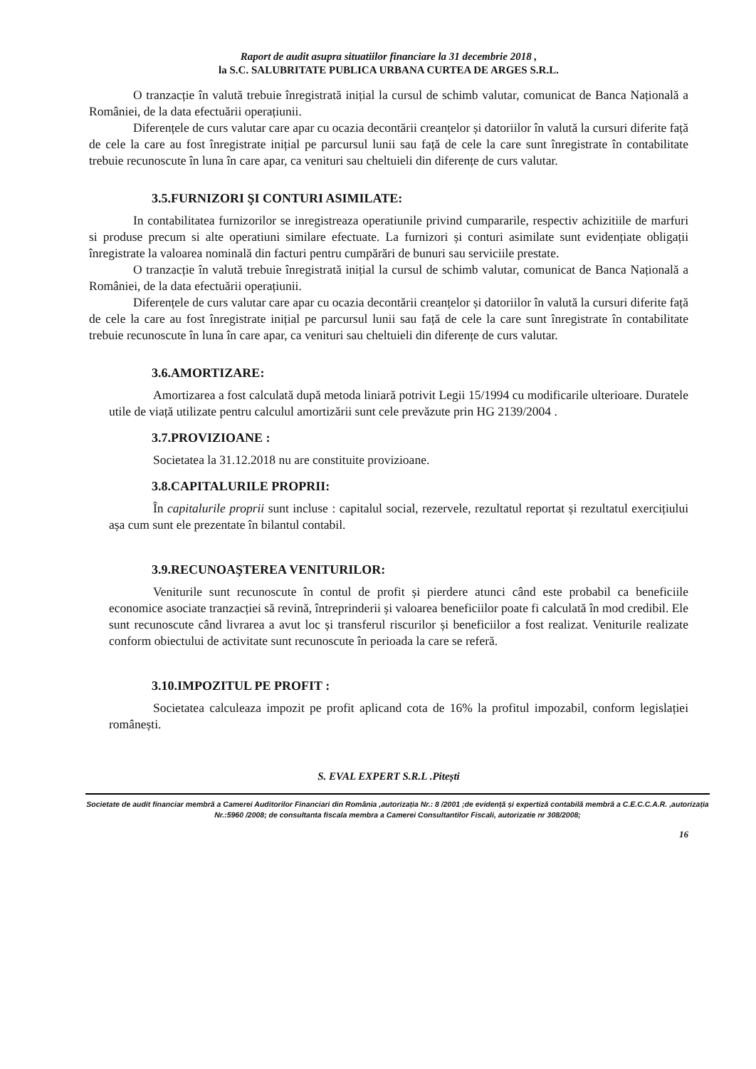Raport de audit asupra situatiilor financiare la 31 decembrie 2018 ,
la S.C. SALUBRITATE PUBLICA URBANA CURTEA DE ARGES S.R.L.
O tranzacție în valută trebuie înregistrată inițial la cursul de schimb valutar, comunicat de Banca Națională a României, de la data efectuării operațiunii.
Diferențele de curs valutar care apar cu ocazia decontării creanțelor și datoriilor în valută la cursuri diferite față de cele la care au fost înregistrate inițial pe parcursul lunii sau față de cele la care sunt înregistrate în contabilitate trebuie recunoscute în luna în care apar, ca venituri sau cheltuieli din diferențe de curs valutar.
3.5.FURNIZORI ŞI CONTURI ASIMILATE:
In contabilitatea furnizorilor se inregistreaza operatiunile privind cumpararile, respectiv achizitiile de marfuri si produse precum si alte operatiuni similare efectuate. La furnizori și conturi asimilate sunt evidențiate obligații înregistrate la valoarea nominală din facturi pentru cumpărări de bunuri sau serviciile prestate.
O tranzacție în valută trebuie înregistrată inițial la cursul de schimb valutar, comunicat de Banca Națională a României, de la data efectuării operațiunii.
Diferențele de curs valutar care apar cu ocazia decontării creanțelor și datoriilor în valută la cursuri diferite față de cele la care au fost înregistrate inițial pe parcursul lunii sau față de cele la care sunt înregistrate în contabilitate trebuie recunoscute în luna în care apar, ca venituri sau cheltuieli din diferențe de curs valutar.
3.6.AMORTIZARE:
Amortizarea a fost calculată după metoda liniară potrivit Legii 15/1994 cu modificarile ulterioare. Duratele utile de viață utilizate pentru calculul amortizării sunt cele prevăzute prin HG 2139/2004 .
3.7.PROVIZIOANE :
Societatea la 31.12.2018 nu are constituite provizioane.
3.8.CAPITALURILE PROPRII:
În capitalurile proprii sunt incluse : capitalul social, rezervele, rezultatul reportat și rezultatul exercițiului așa cum sunt ele prezentate în bilantul contabil.
3.9.RECUNOAŞTEREA VENITURILOR:
Veniturile sunt recunoscute în contul de profit și pierdere atunci când este probabil ca beneficiile economice asociate tranzacției să revină, întreprinderii și valoarea beneficiilor poate fi calculată în mod credibil. Ele sunt recunoscute când livrarea a avut loc și transferul riscurilor și beneficiilor a fost realizat. Veniturile realizate conform obiectului de activitate sunt recunoscute în perioada la care se referă.
3.10.IMPOZITUL PE PROFIT :
Societatea calculeaza impozit pe profit aplicand cota de 16% la profitul impozabil, conform legislației românești.
S. EVAL EXPERT S.R.L .Pitești
Societate de audit financiar membră a Camerei Auditorilor Financiari din România ,autorizația Nr.: 8 /2001 ;de evidență și expertiză contabilă membră a C.E.C.C.A.R. ,autorizația Nr.:5960 /2008; de consultanta fiscala membra a Camerei Consultantilor Fiscali, autorizatie nr 308/2008;
16